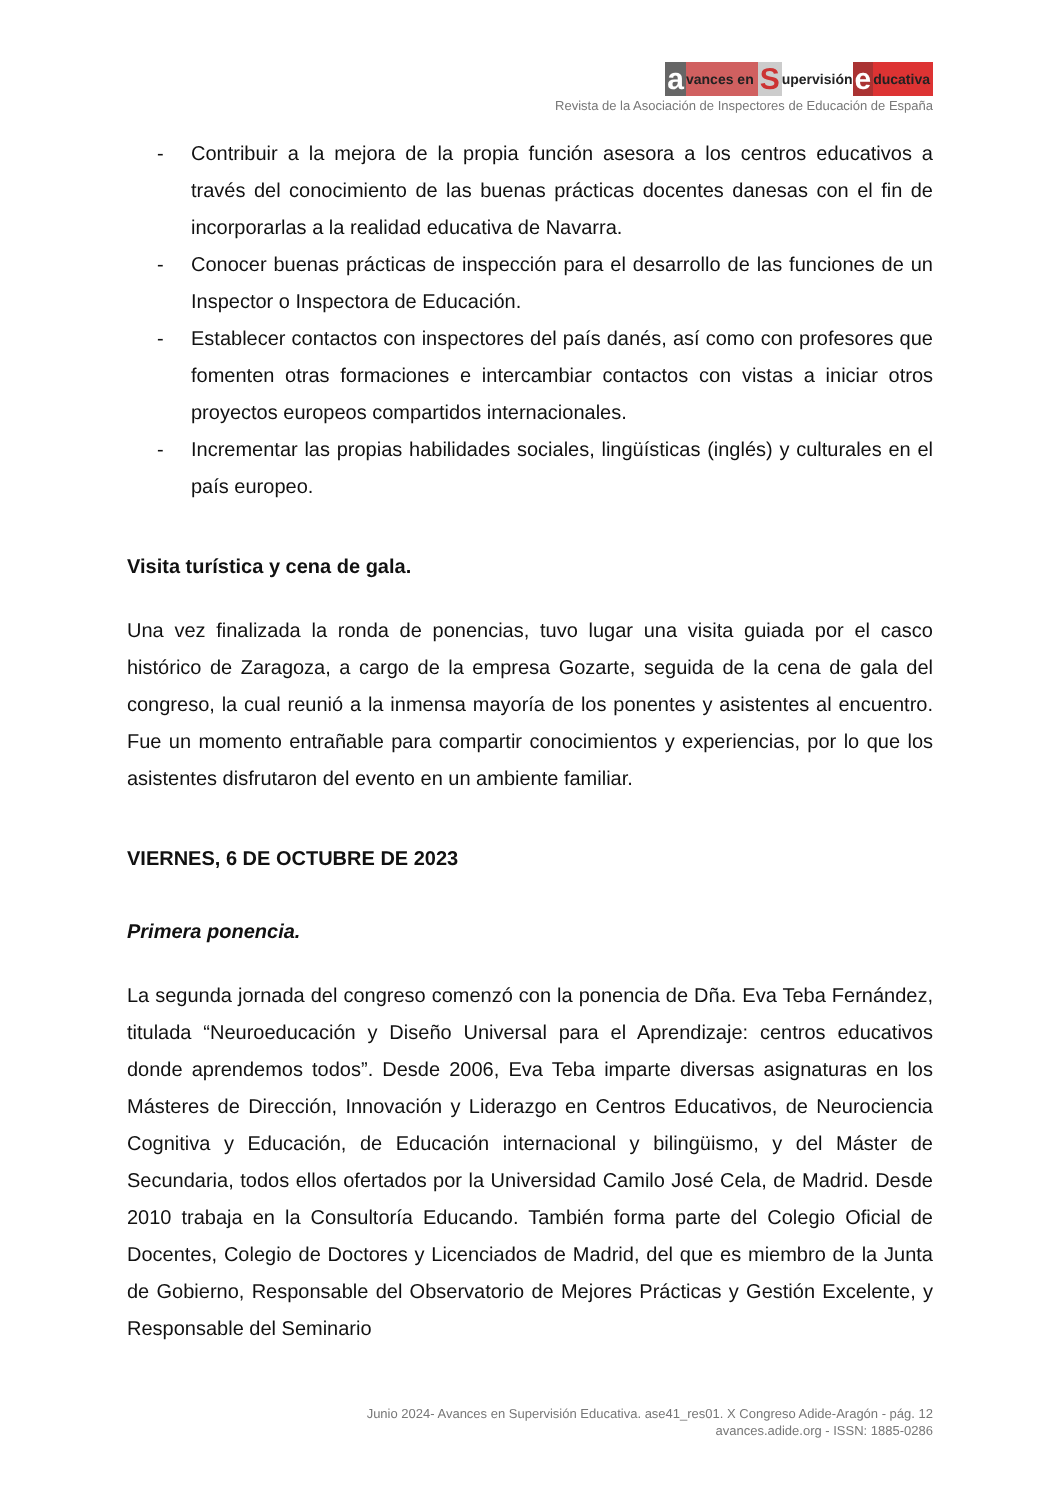avances en Supervisión educativa
Revista de la Asociación de Inspectores de Educación de España
- Contribuir a la mejora de la propia función asesora a los centros educativos a través del conocimiento de las buenas prácticas docentes danesas con el fin de incorporarlas a la realidad educativa de Navarra.
- Conocer buenas prácticas de inspección para el desarrollo de las funciones de un Inspector o Inspectora de Educación.
- Establecer contactos con inspectores del país danés, así como con profesores que fomenten otras formaciones e intercambiar contactos con vistas a iniciar otros proyectos europeos compartidos internacionales.
- Incrementar las propias habilidades sociales, lingüísticas (inglés) y culturales en el país europeo.
Visita turística y cena de gala.
Una vez finalizada la ronda de ponencias, tuvo lugar una visita guiada por el casco histórico de Zaragoza, a cargo de la empresa Gozarte, seguida de la cena de gala del congreso, la cual reunió a la inmensa mayoría de los ponentes y asistentes al encuentro. Fue un momento entrañable para compartir conocimientos y experiencias, por lo que los asistentes disfrutaron del evento en un ambiente familiar.
VIERNES, 6 DE OCTUBRE DE 2023
Primera ponencia.
La segunda jornada del congreso comenzó con la ponencia de Dña. Eva Teba Fernández, titulada “Neuroeducación y Diseño Universal para el Aprendizaje: centros educativos donde aprendemos todos”. Desde 2006, Eva Teba imparte diversas asignaturas en los Másteres de Dirección, Innovación y Liderazgo en Centros Educativos, de Neurociencia Cognitiva y Educación, de Educación internacional y bilingüismo, y del Máster de Secundaria, todos ellos ofertados por la Universidad Camilo José Cela, de Madrid. Desde 2010 trabaja en la Consultoría Educando. También forma parte del Colegio Oficial de Docentes, Colegio de Doctores y Licenciados de Madrid, del que es miembro de la Junta de Gobierno, Responsable del Observatorio de Mejores Prácticas y Gestión Excelente, y Responsable del Seminario
Junio 2024- Avances en Supervisión Educativa. ase41_res01. X Congreso Adide-Aragón - pág. 12
avances.adide.org - ISSN: 1885-0286